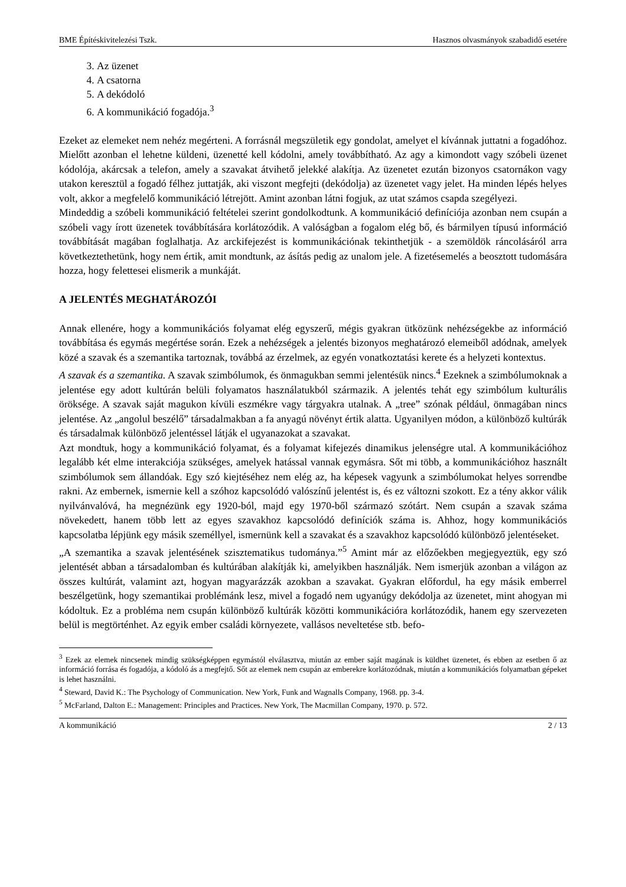BME Építéskivitelezési Tszk. Hasznos olvasmányok szabadidő esetére
3. Az üzenet
4. A csatorna
5. A dekódoló
6. A kommunikáció fogadója.<sup>3</sup>
Ezeket az elemeket nem nehéz megérteni. A forrásnál megszületik egy gondolat, amelyet el kívánnak juttatni a fogadóhoz. Mielőtt azonban el lehetne küldeni, üzenetté kell kódolni, amely továbbítható. Az agy a kimondott vagy szóbeli üzenet kódolója, akárcsak a telefon, amely a szavakat átvihető jelekké alakítja. Az üzenetet ezután bizonyos csatornákon vagy utakon keresztül a fogadó félhez juttatják, aki viszont megfejti (dekódolja) az üzenetet vagy jelet. Ha minden lépés helyes volt, akkor a megfelelő kommunikáció létrejött. Amint azonban látni fogjuk, az utat számos csapda szegélyezi.
Mindeddig a szóbeli kommunikáció feltételei szerint gondolkodtunk. A kommunikáció definíciója azonban nem csupán a szóbeli vagy írott üzenetek továbbítására korlátozódik. A valóságban a fogalom elég bő, és bármilyen típusú információ továbbítását magában foglalhatja. Az arckifejezést is kommunikációnak tekinthetjük - a szemöldök ráncolásáról arra következtethetünk, hogy nem értik, amit mondtunk, az ásítás pedig az unalom jele. A fizetésemelés a beosztott tudomására hozza, hogy felettesei elismerik a munkáját.
A JELENTÉS MEGHATÁROZÓI
Annak ellenére, hogy a kommunikációs folyamat elég egyszerű, mégis gyakran ütközünk nehézségekbe az információ továbbítása és egymás megértése során. Ezek a nehézségek a jelentés bizonyos meghatározó elemeiből adódnak, amelyek közé a szavak és a szemantika tartoznak, továbbá az érzelmek, az egyén vonatkoztatási kerete és a helyzeti kontextus.
A szavak és a szemantika. A szavak szimbólumok, és önmagukban semmi jelentésük nincs.<sup>4</sup> Ezeknek a szimbólumoknak a jelentése egy adott kultúrán belüli folyamatos használatukból származik. A jelentés tehát egy szimbólum kulturális öröksége. A szavak saját magukon kívüli eszmékre vagy tárgyakra utalnak. A „tree” szónak például, önmagában nincs jelentése. Az „angolul beszélő” társadalmakban a fa anyagú növényt értik alatta. Ugyanilyen módon, a különböző kultúrák és társadalmak különböző jelentéssel látják el ugyanazokat a szavakat.
Azt mondtuk, hogy a kommunikáció folyamat, és a folyamat kifejezés dinamikus jelenségre utal. A kommunikációhoz legalább két elme interakciója szükséges, amelyek hatással vannak egymásra. Sőt mi több, a kommunikációhoz használt szimbólumok sem állandóak. Egy szó kiejtéséhez nem elég az, ha képesek vagyunk a szimbólumokat helyes sorrendbe rakni. Az embernek, ismernie kell a szóhoz kapcsolódó valószínű jelentést is, és ez változni szokott. Ez a tény akkor válik nyilvánvalóvá, ha megnézünk egy 1920-ból, majd egy 1970-ből származó szótárt. Nem csupán a szavak száma növekedett, hanem több lett az egyes szavakhoz kapcsolódó definíciók száma is. Ahhoz, hogy kommunikációs kapcsolatba lépjünk egy másik személlyel, ismernünk kell a szavakat és a szavakhoz kapcsolódó különböző jelentéseket.
„A szemantika a szavak jelentésének szisztematikus tudománya.”<sup>5</sup> Amint már az előzőekben megjegyeztük, egy szó jelentését abban a társadalomban és kultúrában alakítják ki, amelyikben használják. Nem ismerjük azonban a világon az összes kultúrát, valamint azt, hogyan magyarázzák azokban a szavakat. Gyakran előfordul, ha egy másik emberrel beszélgetünk, hogy szemantikai problémánk lesz, mivel a fogadó nem ugyanúgy dekódolja az üzenetet, mint ahogyan mi kódoltuk. Ez a probléma nem csupán különböző kultúrák közötti kommunikációra korlátozódik, hanem egy szervezeten belül is megtörténhet. Az egyik ember családi környezete, vallásos neveltetése stb. befo-
<sup>3</sup> Ezek az elemek nincsenek mindig szükségképpen egymástól elválasztva, miután az ember saját magának is küldhet üzenetet, és ebben az esetben ő az információ forrása és fogadója, a kódoló ás a megfejtő. Sőt az elemek nem csupán az emberekre korlátozódnak, miután a kommunikációs folyamatban gépeket is lehet használni.
<sup>4</sup> Steward, David K.: The Psychology of Communication. New York, Funk and Wagnalls Company, 1968. pp. 3-4.
<sup>5</sup> McFarland, Dalton E.: Management: Principles and Practices. New York, The Macmillan Company, 1970. p. 572.
A kommunikáció 2 / 13